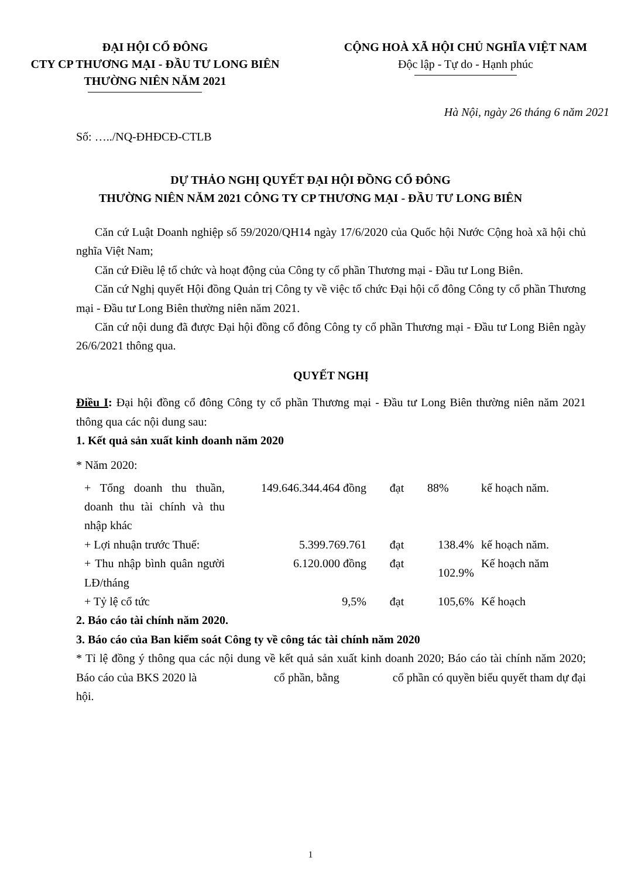ĐẠI HỘI CỔ ĐÔNG
CTY CP THƯƠNG MẠI - ĐẦU TƯ LONG BIÊN
THƯỜNG NIÊN NĂM 2021
CỘNG HOÀ XÃ HỘI CHỦ NGHĨA VIỆT NAM
Độc lập - Tự do - Hạnh phúc
Hà Nội, ngày 26 tháng 6 năm 2021
Số: …../NQ-ĐHĐCĐ-CTLB
DỰ THẢO NGHỊ QUYẾT ĐẠI HỘI ĐỒNG CỔ ĐÔNG
THƯỜNG NIÊN NĂM 2021 CÔNG TY CP THƯƠNG MẠI - ĐẦU TƯ LONG BIÊN
Căn cứ Luật Doanh nghiệp số 59/2020/QH14 ngày 17/6/2020 của Quốc hội Nước Cộng hoà xã hội chủ nghĩa Việt Nam;
Căn cứ Điều lệ tổ chức và hoạt động của Công ty cổ phần Thương mại - Đầu tư Long Biên.
Căn cứ Nghị quyết Hội đồng Quản trị Công ty về việc tổ chức Đại hội cổ đông Công ty cổ phần Thương mại - Đầu tư Long Biên thường niên năm 2021.
Căn cứ nội dung đã được Đại hội đồng cổ đông Công ty cổ phần Thương mại - Đầu tư Long Biên ngày 26/6/2021 thông qua.
QUYẾT NGHỊ
Điều I: Đại hội đồng cổ đông Công ty cổ phần Thương mại - Đầu tư Long Biên thường niên năm 2021 thông qua các nội dung sau:
1. Kết quả sản xuất kinh doanh năm 2020
* Năm 2020:
| + Tổng doanh thu thuần, doanh thu tài chính và thu nhập khác | 149.646.344.464 đồng | đạt | 88% | kế hoạch năm. |
| + Lợi nhuận trước Thuế: | 5.399.769.761 | đạt | 138.4% | kế hoạch năm. |
| + Thu nhập bình quân người LĐ/tháng | 6.120.000 đồng | đạt | 102.9% | Kế hoạch năm |
| + Tỷ lệ cổ tức | 9,5% | đạt | 105,6% | Kế hoạch |
2. Báo cáo tài chính năm 2020.
3. Báo cáo của Ban kiểm soát Công ty về công tác tài chính năm 2020
* Tỉ lệ đồng ý thông qua các nội dung về kết quả sản xuất kinh doanh 2020; Báo cáo tài chính năm 2020; Báo cáo của BKS 2020 là cổ phần, bằng cổ phần có quyền biểu quyết tham dự đại hội.
1